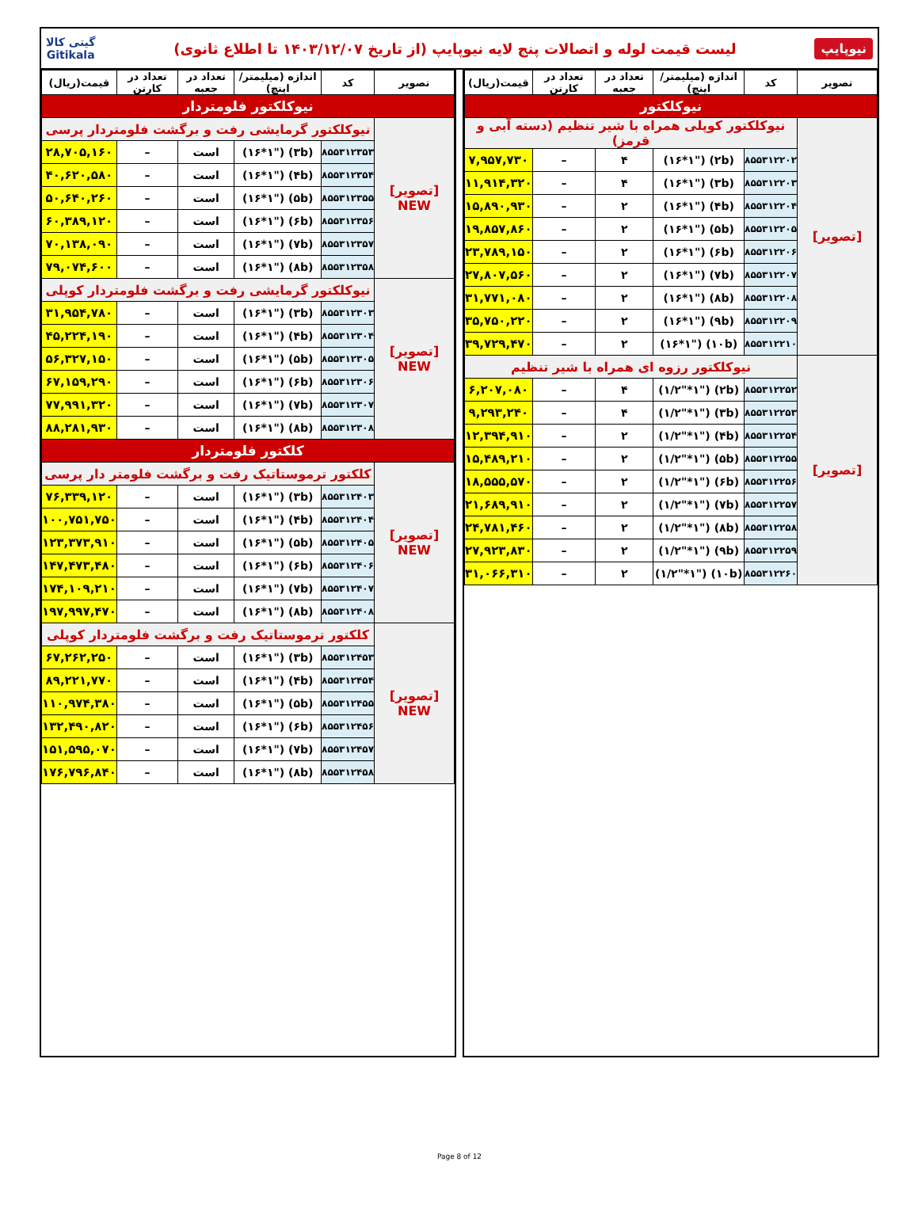نیوپایپ لیست قیمت لوله و اتصالات پنج لایه نیوپایپ (از تاریخ ۱۴۰۳/۱۲/۰۷ تا اطلاع ثانوی) گیتی کالا
Gitikala
| تصویر | کد | اندازه (میلیمتر/اینچ) | تعداد در جعبه | تعداد در کارتن | قیمت(ریال) |
| --- | --- | --- | --- | --- | --- |
| نیوکلکتور | | | | | |
| [تصویر] | نیوکلکتور کوپلی همراه با شیر تنظیم (دسته آبی و قرمز) | | | | |
| | ۸۵۵۳۱۲۲۰۲ | (۲b) ("۱۶*۱) | ۴ | – | ۷,۹۵۷,۷۳۰ |
| | ۸۵۵۳۱۲۲۰۳ | (۳b) ("۱۶*۱) | ۴ | – | ۱۱,۹۱۴,۳۲۰ |
| | ۸۵۵۳۱۲۲۰۴ | (۴b) ("۱۶*۱) | ۲ | – | ۱۵,۸۹۰,۹۳۰ |
| | ۸۵۵۳۱۲۲۰۵ | (۵b) ("۱۶*۱) | ۲ | – | ۱۹,۸۵۷,۸۶۰ |
| | ۸۵۵۳۱۲۲۰۶ | (۶b) ("۱۶*۱) | ۲ | – | ۲۳,۷۸۹,۱۵۰ |
| | ۸۵۵۳۱۲۲۰۷ | (۷b) ("۱۶*۱) | ۲ | – | ۲۷,۸۰۷,۵۶۰ |
| | ۸۵۵۳۱۲۲۰۸ | (۸b) ("۱۶*۱) | ۲ | – | ۳۱,۷۷۱,۰۸۰ |
| | ۸۵۵۳۱۲۲۰۹ | (۹b) ("۱۶*۱) | ۲ | – | ۳۵,۷۵۰,۲۲۰ |
| | ۸۵۵۳۱۲۲۱۰ | (۱۰b) ("۱۶*۱) | ۲ | – | ۳۹,۷۲۹,۴۷۰ |
| [تصویر] | نیوکلکتور رزوه ای همراه با شیر تنظیم | | | | |
| | ۸۵۵۳۱۲۲۵۲ | (۲b) ("۱/۲"*۱) | ۴ | – | ۶,۲۰۷,۰۸۰ |
| | ۸۵۵۳۱۲۲۵۳ | (۳b) ("۱/۲"*۱) | ۴ | – | ۹,۲۹۳,۲۴۰ |
| | ۸۵۵۳۱۲۲۵۴ | (۴b) ("۱/۲"*۱) | ۲ | – | ۱۲,۳۹۴,۹۱۰ |
| | ۸۵۵۳۱۲۲۵۵ | (۵b) ("۱/۲"*۱) | ۲ | – | ۱۵,۴۸۹,۲۱۰ |
| | ۸۵۵۳۱۲۲۵۶ | (۶b) ("۱/۲"*۱) | ۲ | – | ۱۸,۵۵۵,۵۷۰ |
| | ۸۵۵۳۱۲۲۵۷ | (۷b) ("۱/۲"*۱) | ۲ | – | ۲۱,۶۸۹,۹۱۰ |
| | ۸۵۵۳۱۲۲۵۸ | (۸b) ("۱/۲"*۱) | ۲ | – | ۲۴,۷۸۱,۴۶۰ |
| | ۸۵۵۳۱۲۲۵۹ | (۹b) ("۱/۲"*۱) | ۲ | – | ۲۷,۹۲۳,۸۳۰ |
| | ۸۵۵۳۱۲۲۶۰ | (۱۰b) ("۱/۲"*۱) | ۲ | – | ۳۱,۰۶۶,۳۱۰ |
| تصویر | کد | اندازه (میلیمتر/اینچ) | تعداد در جعبه | تعداد در کارتن | قیمت(ریال) |
| --- | --- | --- | --- | --- | --- |
| نیوکلکتور فلومتردار | | | | | |
| [تصویر] NEW | نیوکلکتور گرمایشی رفت و برگشت فلومتردار پرسی | | | | |
| | ۸۵۵۳۱۲۳۵۳ | (۳b) ("۱۶*۱) | است | – | ۲۸,۷۰۵,۱۶۰ |
| | ۸۵۵۳۱۲۳۵۴ | (۴b) ("۱۶*۱) | است | – | ۴۰,۶۲۰,۵۸۰ |
| | ۸۵۵۳۱۲۳۵۵ | (۵b) ("۱۶*۱) | است | – | ۵۰,۶۴۰,۲۶۰ |
| | ۸۵۵۳۱۲۳۵۶ | (۶b) ("۱۶*۱) | است | – | ۶۰,۳۸۹,۱۲۰ |
| | ۸۵۵۳۱۲۳۵۷ | (۷b) ("۱۶*۱) | است | – | ۷۰,۱۳۸,۰۹۰ |
| | ۸۵۵۳۱۲۳۵۸ | (۸b) ("۱۶*۱) | است | – | ۷۹,۰۷۴,۶۰۰ |
| [تصویر] NEW | نیوکلکتور گرمایشی رفت و برگشت فلومتردار کوپلی | | | | |
| | ۸۵۵۳۱۲۳۰۳ | (۳b) ("۱۶*۱) | است | – | ۳۱,۹۵۴,۷۸۰ |
| | ۸۵۵۳۱۲۳۰۴ | (۴b) ("۱۶*۱) | است | – | ۴۵,۲۲۴,۱۹۰ |
| | ۸۵۵۳۱۲۳۰۵ | (۵b) ("۱۶*۱) | است | – | ۵۶,۳۲۷,۱۵۰ |
| | ۸۵۵۳۱۲۳۰۶ | (۶b) ("۱۶*۱) | است | – | ۶۷,۱۵۹,۲۹۰ |
| | ۸۵۵۳۱۲۳۰۷ | (۷b) ("۱۶*۱) | است | – | ۷۷,۹۹۱,۳۲۰ |
| | ۸۵۵۳۱۲۳۰۸ | (۸b) ("۱۶*۱) | است | – | ۸۸,۲۸۱,۹۳۰ |
| کلکتور فلومتردار | | | | | |
| [تصویر] NEW | کلکتور ترموستاتیک رفت و برگشت فلومتر دار پرسی | | | | |
| | ۸۵۵۳۱۲۴۰۳ | (۳b) ("۱۶*۱) | است | – | ۷۶,۳۳۹,۱۲۰ |
| | ۸۵۵۳۱۲۴۰۴ | (۴b) ("۱۶*۱) | است | – | ۱۰۰,۷۵۱,۷۵۰ |
| | ۸۵۵۳۱۲۴۰۵ | (۵b) ("۱۶*۱) | است | – | ۱۲۳,۳۷۳,۹۱۰ |
| | ۸۵۵۳۱۲۴۰۶ | (۶b) ("۱۶*۱) | است | – | ۱۴۷,۴۷۳,۴۸۰ |
| | ۸۵۵۳۱۲۴۰۷ | (۷b) ("۱۶*۱) | است | – | ۱۷۴,۱۰۹,۲۱۰ |
| | ۸۵۵۳۱۲۴۰۸ | (۸b) ("۱۶*۱) | است | – | ۱۹۷,۹۹۷,۴۷۰ |
| [تصویر] NEW | کلکتور ترموستاتیک رفت و برگشت فلومتردار کوپلی | | | | |
| | ۸۵۵۳۱۲۴۵۳ | (۳b) ("۱۶*۱) | است | – | ۶۷,۲۶۲,۲۵۰ |
| | ۸۵۵۳۱۲۴۵۴ | (۴b) ("۱۶*۱) | است | – | ۸۹,۲۲۱,۷۷۰ |
| | ۸۵۵۳۱۲۴۵۵ | (۵b) ("۱۶*۱) | است | – | ۱۱۰,۹۷۴,۳۸۰ |
| | ۸۵۵۳۱۲۴۵۶ | (۶b) ("۱۶*۱) | است | – | ۱۳۲,۴۹۰,۸۲۰ |
| | ۸۵۵۳۱۲۴۵۷ | (۷b) ("۱۶*۱) | است | – | ۱۵۱,۵۹۵,۰۷۰ |
| | ۸۵۵۳۱۲۴۵۸ | (۸b) ("۱۶*۱) | است | – | ۱۷۶,۷۹۶,۸۴۰ |
Page 8 of 12